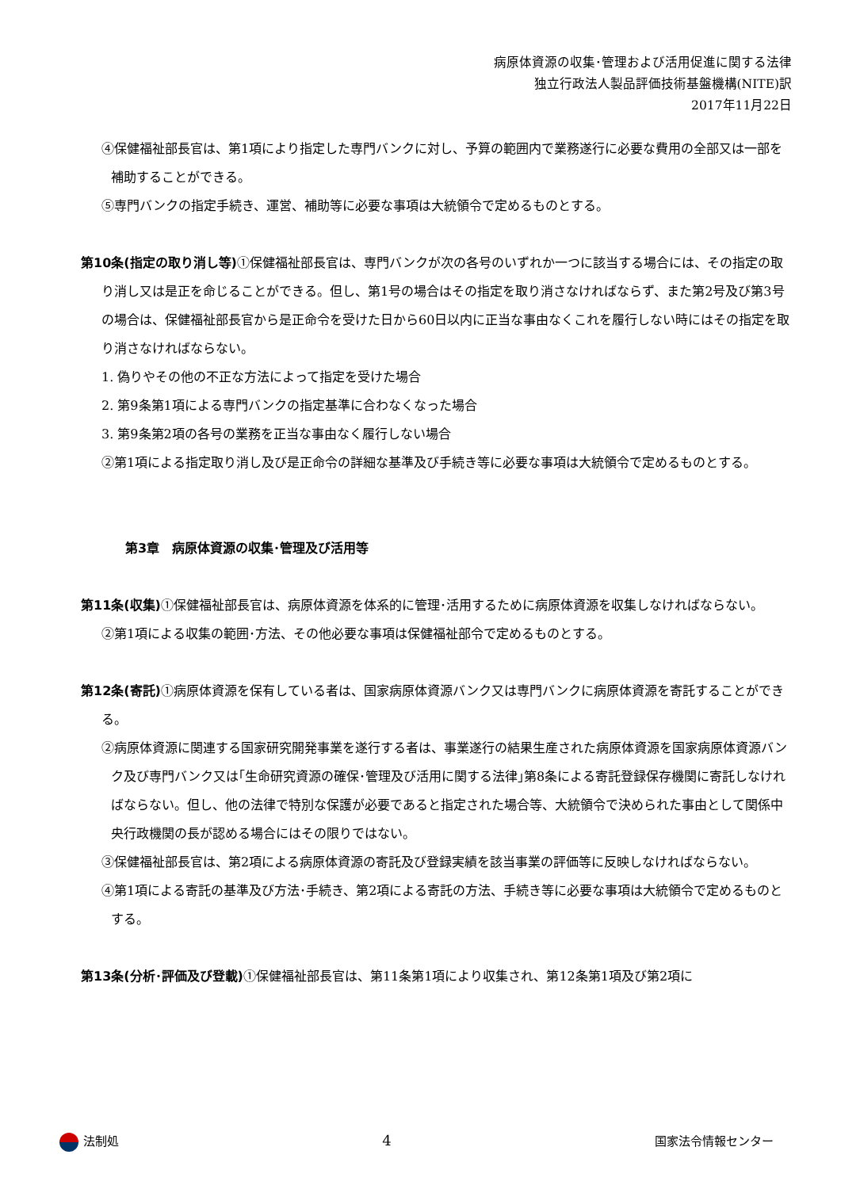病原体資源の収集･管理および活用促進に関する法律
独立行政法人製品評価技術基盤機構(NITE)訳
2017年11月22日
④保健福祉部長官は、第1項により指定した専門バンクに対し、予算の範囲内で業務遂行に必要な費用の全部又は一部を補助することができる。
⑤専門バンクの指定手続き、運営、補助等に必要な事項は大統領令で定めるものとする。
第10条(指定の取り消し等) ①保健福祉部長官は、専門バンクが次の各号のいずれか一つに該当する場合には、その指定の取り消し又は是正を命じることができる。但し、第1号の場合はその指定を取り消さなければならず、また第2号及び第3号の場合は、保健福祉部長官から是正命令を受けた日から60日以内に正当な事由なくこれを履行しない時にはその指定を取り消さなければならない。
1. 偽りやその他の不正な方法によって指定を受けた場合
2. 第9条第1項による専門バンクの指定基準に合わなくなった場合
3. 第9条第2項の各号の業務を正当な事由なく履行しない場合
②第1項による指定取り消し及び是正命令の詳細な基準及び手続き等に必要な事項は大統領令で定めるものとする。
第3章　病原体資源の収集･管理及び活用等
第11条(収集) ①保健福祉部長官は、病原体資源を体系的に管理･活用するために病原体資源を収集しなければならない。
②第1項による収集の範囲･方法、その他必要な事項は保健福祉部令で定めるものとする。
第12条(寄託) ①病原体資源を保有している者は、国家病原体資源バンク又は専門バンクに病原体資源を寄託することができる。
②病原体資源に関連する国家研究開発事業を遂行する者は、事業遂行の結果生産された病原体資源を国家病原体資源バンク及び専門バンク又は｢生命研究資源の確保･管理及び活用に関する法律｣第8条による寄託登録保存機関に寄託しなければならない。但し、他の法律で特別な保護が必要であると指定された場合等、大統領令で決められた事由として関係中央行政機関の長が認める場合にはその限りではない。
③保健福祉部長官は、第2項による病原体資源の寄託及び登録実績を該当事業の評価等に反映しなければならない。
④第1項による寄託の基準及び方法･手続き、第2項による寄託の方法、手続き等に必要な事項は大統領令で定めるものとする。
第13条(分析･評価及び登載) ①保健福祉部長官は、第11条第1項により収集され、第12条第1項及び第2項に
法制処 4 国家法令情報センター